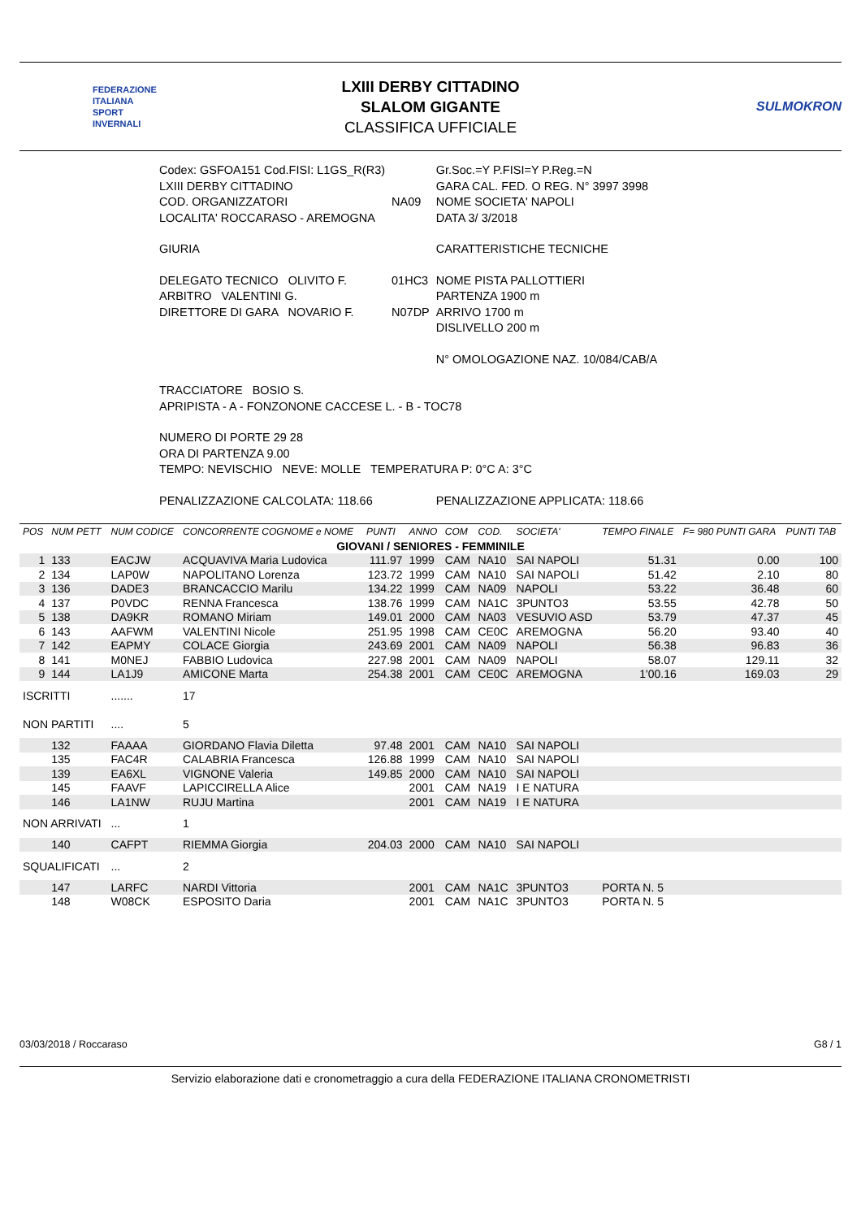FEDERAZIONE
ITALIANA
SPORT
INVERNALI
LXIII DERBY CITTADINO
SLALOM GIGANTE
CLASSIFICA UFFICIALE
SULMOKRON
| Codex: GSFOA151 Cod.FISI: L1GS_R(R3) | | Gr.Soc.=Y P.FISI=Y P.Reg.=N |
| LXIII DERBY CITTADINO | | GARA CAL. FED. O REG. N° 3997 3998 |
| COD. ORGANIZZATORI | NA09 | NOME SOCIETA' NAPOLI |
| LOCALITA' ROCCARASO - AREMOGNA | | DATA 3/ 3/2018 |
| GIURIA | | CARATTERISTICHE TECNICHE |
| DELEGATO TECNICO OLIVITO F. | 01HC3 | NOME PISTA PALLOTTIERI |
| ARBITRO VALENTINI G. | | PARTENZA 1900 m |
| DIRETTORE DI GARA NOVARIO F. | N07DP | ARRIVO 1700 m |
| | | DISLIVELLO 200 m |
| | | N° OMOLOGAZIONE NAZ. 10/084/CAB/A |
| TRACCIATORE BOSIO S. | | |
| APRIPISTA - A - FONZONONE CACCESE L. - B - TOC78 | | |
| NUMERO DI PORTE 29 28 | | |
| ORA DI PARTENZA 9.00 | | |
| TEMPO: NEVISCHIO NEVE: MOLLE TEMPERATURA P: 0°C A: 3°C | | |
| PENALIZZAZIONE CALCOLATA: 118.66 | | PENALIZZAZIONE APPLICATA: 118.66 |
| POS | NUM PETT | NUM CODICE | CONCORRENTE COGNOME e NOME | PUNTI | ANNO | COM | COD. | SOCIETA' | TEMPO FINALE | F= 980 PUNTI GARA | PUNTI TAB |
| --- | --- | --- | --- | --- | --- | --- | --- | --- | --- | --- | --- |
| GIOVANI / SENIORES - FEMMINILE | | | | | | | | | | | |
| 1 | 133 | EACJW | ACQUAVIVA Maria Ludovica | 111.97 | 1999 | CAM | NA10 | SAI NAPOLI | 51.31 | 0.00 | 100 |
| 2 | 134 | LAP0W | NAPOLITANO Lorenza | 123.72 | 1999 | CAM | NA10 | SAI NAPOLI | 51.42 | 2.10 | 80 |
| 3 | 136 | DADE3 | BRANCACCIO Marilu | 134.22 | 1999 | CAM | NA09 | NAPOLI | 53.22 | 36.48 | 60 |
| 4 | 137 | P0VDC | RENNA Francesca | 138.76 | 1999 | CAM | NA1C | 3PUNTO3 | 53.55 | 42.78 | 50 |
| 5 | 138 | DA9KR | ROMANO Miriam | 149.01 | 2000 | CAM | NA03 | VESUVIO ASD | 53.79 | 47.37 | 45 |
| 6 | 143 | AAFWM | VALENTINI Nicole | 251.95 | 1998 | CAM | CE0C | AREMOGNA | 56.20 | 93.40 | 40 |
| 7 | 142 | EAPMY | COLACE Giorgia | 243.69 | 2001 | CAM | NA09 | NAPOLI | 56.38 | 96.83 | 36 |
| 8 | 141 | M0NEJ | FABBIO Ludovica | 227.98 | 2001 | CAM | NA09 | NAPOLI | 58.07 | 129.11 | 32 |
| 9 | 144 | LA1J9 | AMICONE Marta | 254.38 | 2001 | CAM | CE0C | AREMOGNA | 1'00.16 | 169.03 | 29 |
| ISCRITTI | | ....... | 17 | | | | | | | | |
| NON PARTITI | | .... | 5 | | | | | | | | |
| | 132 | FAAAA | GIORDANO Flavia Diletta | 97.48 | 2001 | CAM | NA10 | SAI NAPOLI | | | |
| | 135 | FAC4R | CALABRIA Francesca | 126.88 | 1999 | CAM | NA10 | SAI NAPOLI | | | |
| | 139 | EA6XL | VIGNONE Valeria | 149.85 | 2000 | CAM | NA10 | SAI NAPOLI | | | |
| | 145 | FAAVF | LAPICCIRELLA Alice | | 2001 | CAM | NA19 | I E NATURA | | | |
| | 146 | LA1NW | RUJU Martina | | 2001 | CAM | NA19 | I E NATURA | | | |
| NON ARRIVATI | | ... | 1 | | | | | | | | |
| | 140 | CAFPT | RIEMMA Giorgia | 204.03 | 2000 | CAM | NA10 | SAI NAPOLI | | | |
| SQUALIFICATI | | ... | 2 | | | | | | | | |
| | 147 | LARFC | NARDI Vittoria | | 2001 | CAM | NA1C | 3PUNTO3 | PORTA N. 5 | | |
| | 148 | W08CK | ESPOSITO Daria | | 2001 | CAM | NA1C | 3PUNTO3 | PORTA N. 5 | | |
03/03/2018 / Roccaraso G8 / 1
Servizio elaborazione dati e cronometraggio a cura della FEDERAZIONE ITALIANA CRONOMETRISTI